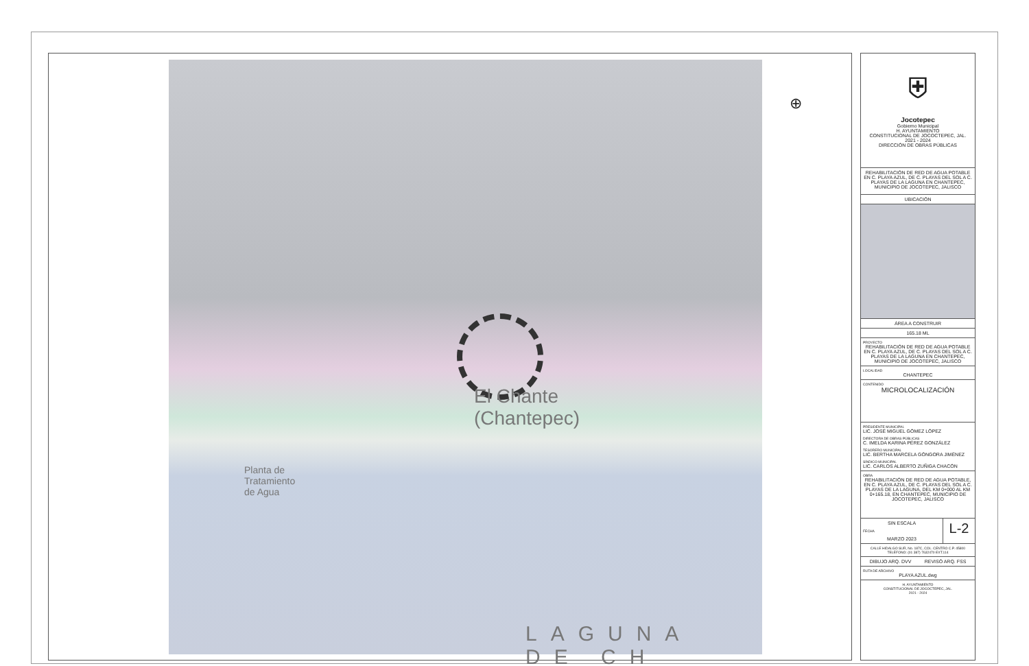El Chante
(Chantepec)
Planta de
Tratamiento
de Agua
LAGUNA DE CH
⊕
⛨
Jocotepec
Gobierno Municipal
H. AYUNTAMIENTO
CONSTITUCIONAL DE JOCOCTEPEC, JAL.
2021 - 2024
DIRECCIÓN DE OBRAS PÚBLICAS
REHABILITACIÓN DE RED DE AGUA POTABLE EN C. PLAYA AZUL, DE C. PLAYAS DEL SOL A C. PLAYAS DE LA LAGUNA EN CHANTEPEC, MUNICIPIO DE JOCOTEPEC, JALISCO
UBICACIÓN
ÁREA A CONSTRUIR
165.18 ML
PROYECTO
REHABILITACIÓN DE RED DE AGUA POTABLE EN C. PLAYA AZUL, DE C. PLAYAS DEL SOL A C. PLAYAS DE LA LAGUNA EN CHANTEPEC, MUNICIPIO DE JOCOTEPEC, JALISCO
LOCALIDAD
CHANTEPEC
CONTENIDO
MICROLOCALIZACIÓN
PRESIDENTE MUNICIPAL
LIC. JOSÉ MIGUEL GÓMEZ LÓPEZ
DIRECTORA DE OBRAS PÚBLICAS
C. IMELDA KARINA PÉREZ GONZÁLEZ
TESORERO MUNICIPAL
LIC. BERTHA MARCELA GÓNGORA JIMÉNEZ
SÍNDICO MUNICIPAL
LIC. CARLOS ALBERTO ZUÑIGA CHACÓN
OBRA
REHABILITACIÓN DE RED DE AGUA POTABLE, EN C. PLAYA AZUL, DE C. PLAYAS DEL SOL A C. PLAYAS DE LA LAGUNA, DEL KM 0+000 AL KM 0+165.18, EN CHANTEPEC, MUNICIPIO DE JOCOTEPEC, JALISCO
SIN ESCALA
FECHA
MARZO 2023
L-2
CALLE HIDALGO SUR, No. 187C, COL. CENTRO C.P. 45800
TELÉFONO: (01 387) 7632470 EXT.114
DIBUJO ARQ. DVV REVISÓ ARQ. FSS
RUTA DE ARCHIVO
PLAYA AZUL.dwg
H. AYUNTAMIENTO
CONSTITUCIONAL DE JOCOCTEPEC, JAL.
2021 - 2024